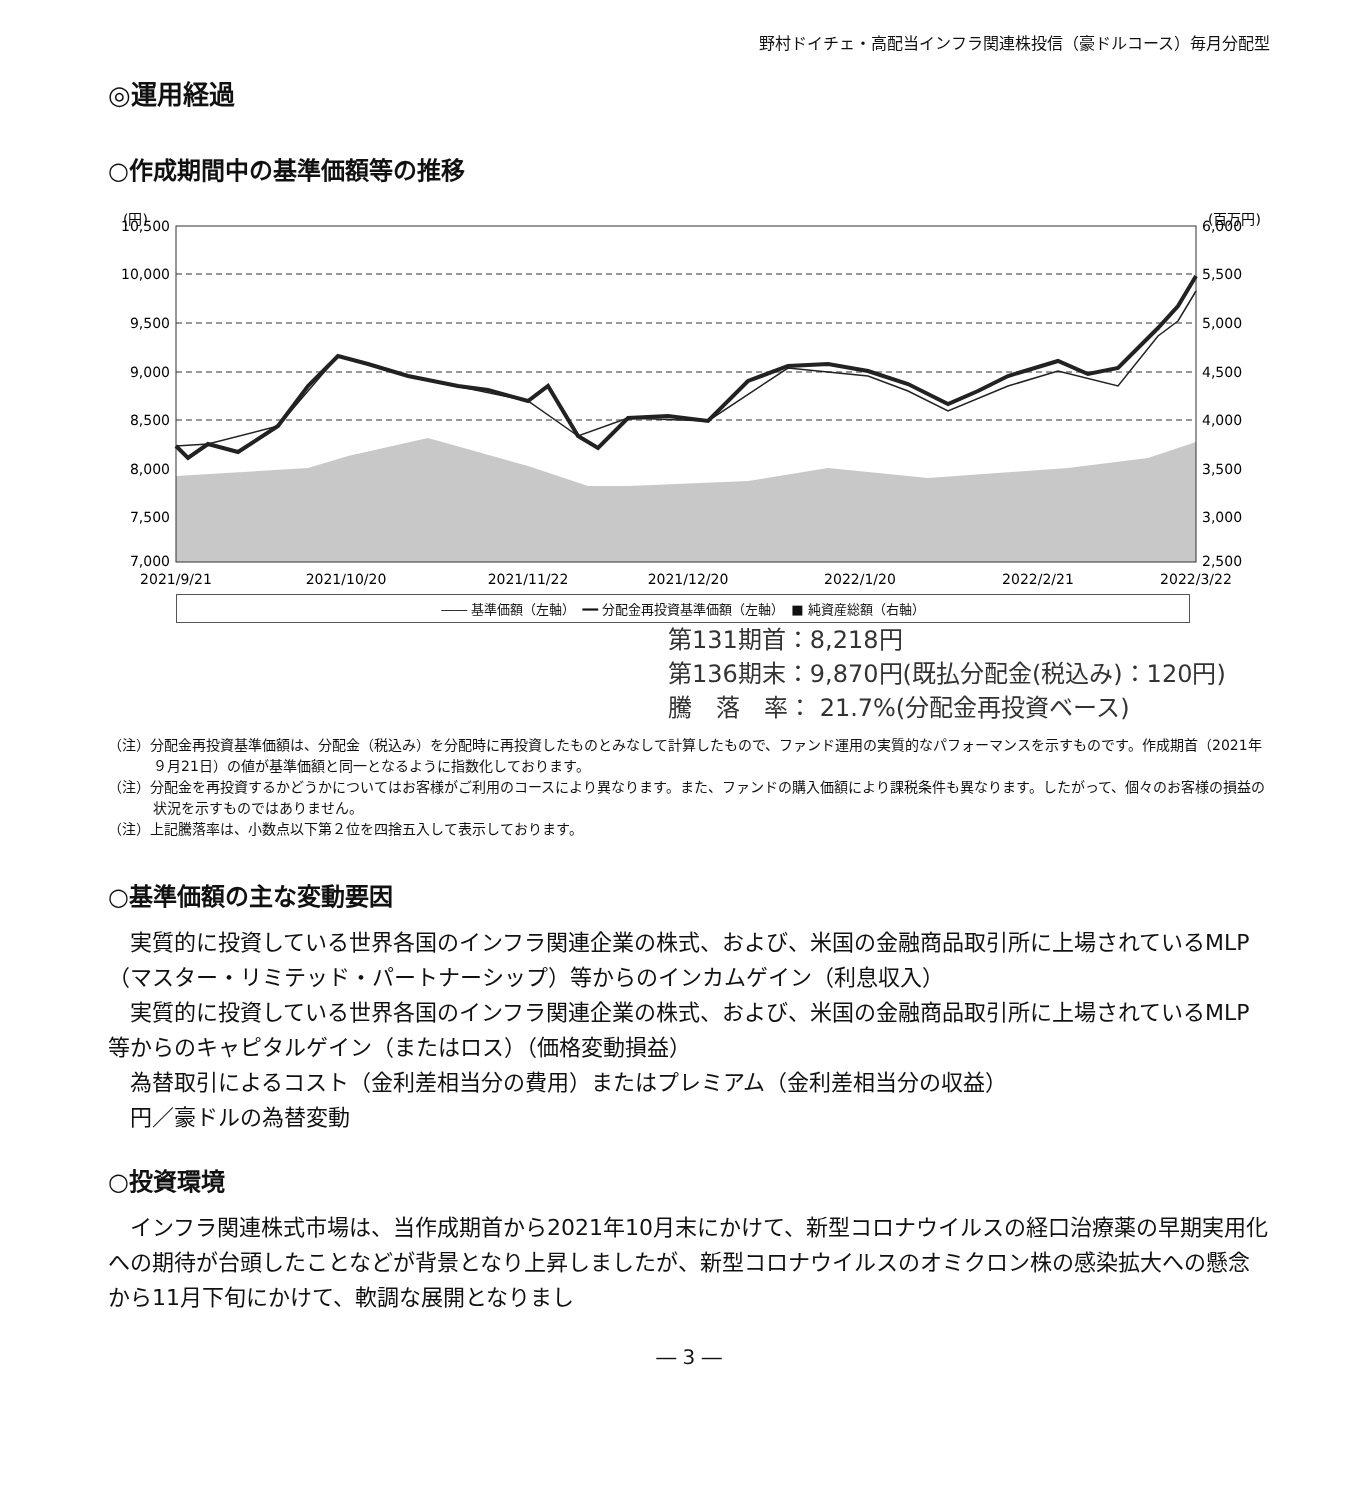野村ドイチェ・高配当インフラ関連株投信（豪ドルコース）毎月分配型
◎運用経過
○作成期間中の基準価額等の推移
(円)
(百万円)
10,500
10,000
9,500
9,000
8,500
8,000
7,500
7,000
6,000
5,500
5,000
4,500
4,000
3,500
3,000
2,500
2021/9/21
2021/10/20
2021/11/22
2021/12/20
2022/1/20
2022/2/21
2022/3/22
―― 基準価額（左軸）　━━ 分配金再投資基準価額（左軸）　■ 純資産総額（右軸）
第131期首：8,218円
第136期末：9,870円(既払分配金(税込み)：120円)
騰　落　率： 21.7%(分配金再投資ベース)
（注）分配金再投資基準価額は、分配金（税込み）を分配時に再投資したものとみなして計算したもので、ファンド運用の実質的なパフォーマンスを示すものです。作成期首（2021年９月21日）の値が基準価額と同一となるように指数化しております。
（注）分配金を再投資するかどうかについてはお客様がご利用のコースにより異なります。また、ファンドの購入価額により課税条件も異なります。したがって、個々のお客様の損益の状況を示すものではありません。
（注）上記騰落率は、小数点以下第２位を四捨五入して表示しております。
○基準価額の主な変動要因
実質的に投資している世界各国のインフラ関連企業の株式、および、米国の金融商品取引所に上場されているMLP（マスター・リミテッド・パートナーシップ）等からのインカムゲイン（利息収入）
実質的に投資している世界各国のインフラ関連企業の株式、および、米国の金融商品取引所に上場されているMLP等からのキャピタルゲイン（またはロス）（価格変動損益）
為替取引によるコスト（金利差相当分の費用）またはプレミアム（金利差相当分の収益）
円／豪ドルの為替変動
○投資環境
インフラ関連株式市場は、当作成期首から2021年10月末にかけて、新型コロナウイルスの経口治療薬の早期実用化への期待が台頭したことなどが背景となり上昇しましたが、新型コロナウイルスのオミクロン株の感染拡大への懸念から11月下旬にかけて、軟調な展開となりまし
― 3 ―